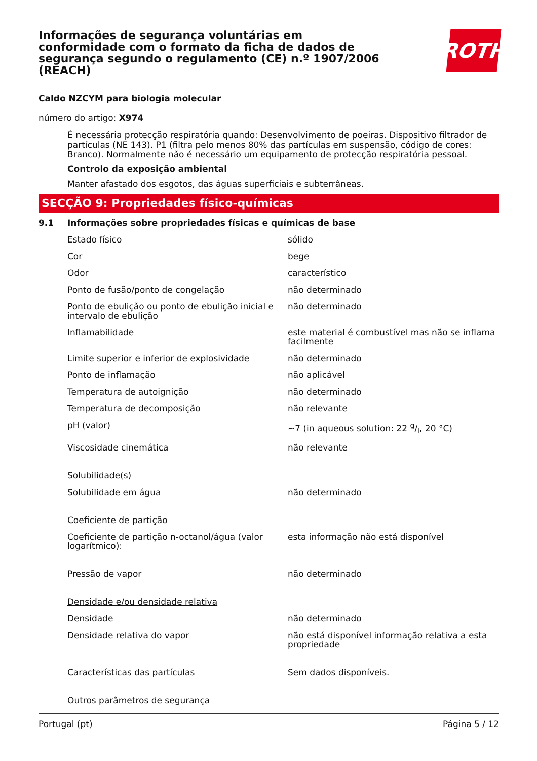Informações de segurança voluntárias em conformidade com o formato da ficha de dados de segurança segundo o regulamento (CE) n.º 1907/2006 (REACH)
ROTH
Caldo NZCYM para biologia molecular
número do artigo: X974
É necessária protecção respiratória quando: Desenvolvimento de poeiras. Dispositivo filtrador de partículas (NE 143). P1 (filtra pelo menos 80% das partículas em suspensão, código de cores: Branco). Normalmente não é necessário um equipamento de protecção respiratória pessoal.
Controlo da exposição ambiental
Manter afastado dos esgotos, das águas superficiais e subterrâneas.
SECÇÃO 9: Propriedades físico-químicas
9.1 Informações sobre propriedades físicas e químicas de base
| Estado físico | sólido |
| Cor | bege |
| Odor | característico |
| Ponto de fusão/ponto de congelação | não determinado |
| Ponto de ebulição ou ponto de ebulição inicial e intervalo de ebulição | não determinado |
| Inflamabilidade | este material é combustível mas não se inflama facilmente |
| Limite superior e inferior de explosividade | não determinado |
| Ponto de inflamação | não aplicável |
| Temperatura de autoignição | não determinado |
| Temperatura de decomposição | não relevante |
| pH (valor) | ~7 (in aqueous solution: 22 g/l, 20 °C) |
| Viscosidade cinemática | não relevante |
| Solubilidade(s) | |
| Solubilidade em água | não determinado |
| Coeficiente de partição | |
| Coeficiente de partição n-octanol/água (valor logarítmico): | esta informação não está disponível |
| Pressão de vapor | não determinado |
| Densidade e/ou densidade relativa | |
| Densidade | não determinado |
| Densidade relativa do vapor | não está disponível informação relativa a esta propriedade |
| Características das partículas | Sem dados disponíveis. |
| Outros parâmetros de segurança | |
Portugal (pt) Página 5 / 12